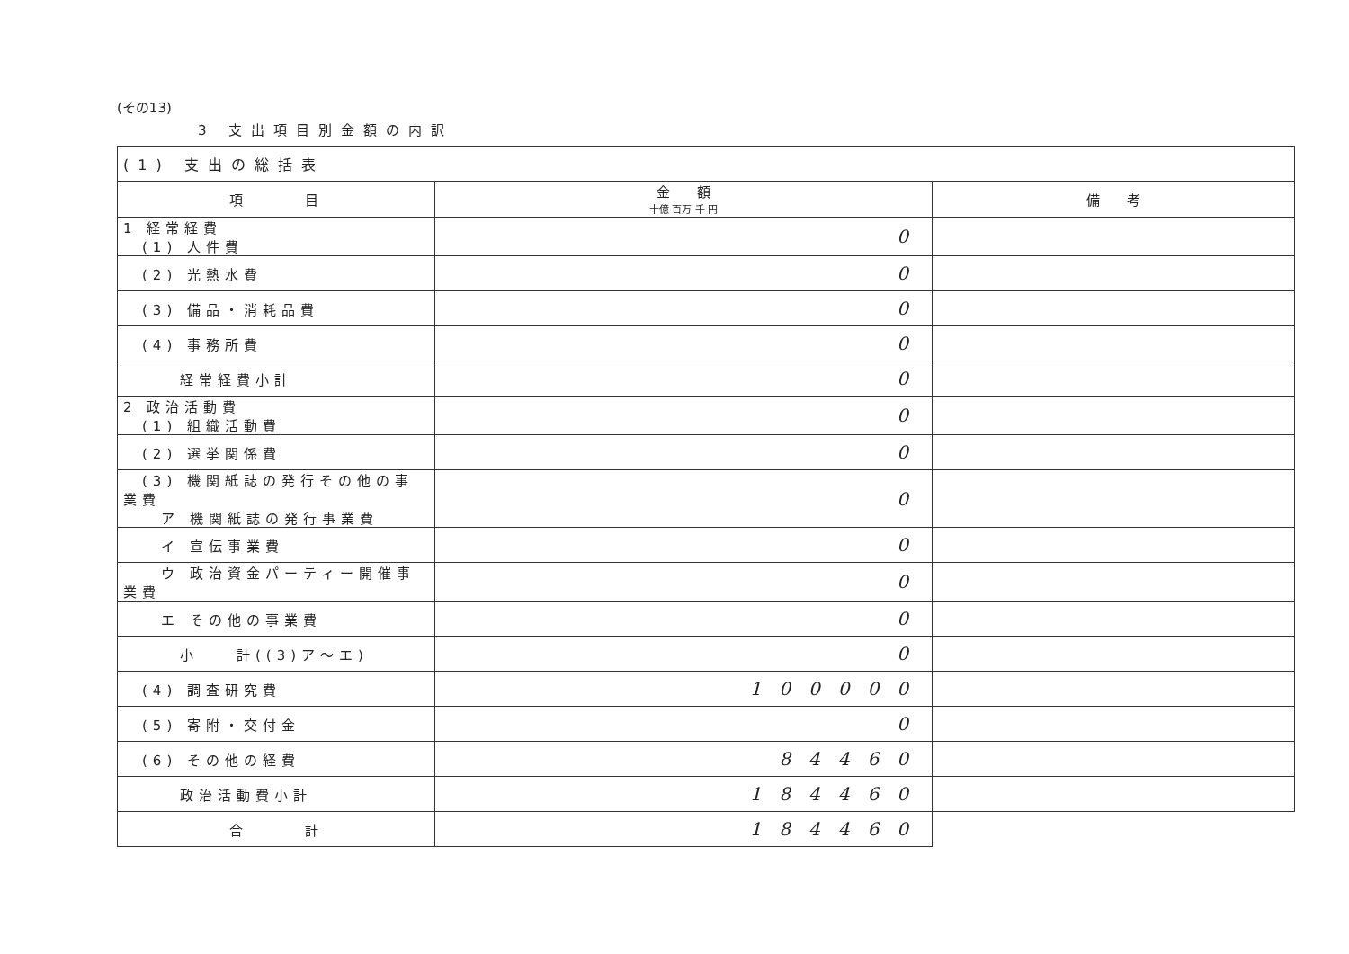(その13)
3 支出項目別金額の内訳
| (1) 支出の総括表 | | |
| 項 目 | 金 額 十億 百万 千 円 | 備 考 |
| 1 経常経費 (1) 人件費 | 0 | |
| (2) 光熱水費 | 0 | |
| (3) 備品・消耗品費 | 0 | |
| (4) 事務所費 | 0 | |
| 経常経費小計 | 0 | |
| 2 政治活動費 (1) 組織活動費 | 0 | |
| (2) 選挙関係費 | 0 | |
| (3) 機関紙誌の発行その他の事業費 ア 機関紙誌の発行事業費 | 0 | |
| イ 宣伝事業費 | 0 | |
| ウ 政治資金パーティー開催事業費 | 0 | |
| エ その他の事業費 | 0 | |
| 小 計((3)ア～エ) | 0 | |
| (4) 調査研究費 | 100000 | |
| (5) 寄附・交付金 | 0 | |
| (6) その他の経費 | 84460 | |
| 政治活動費小計 | 184460 | |
| 合 計 | 184460 | |